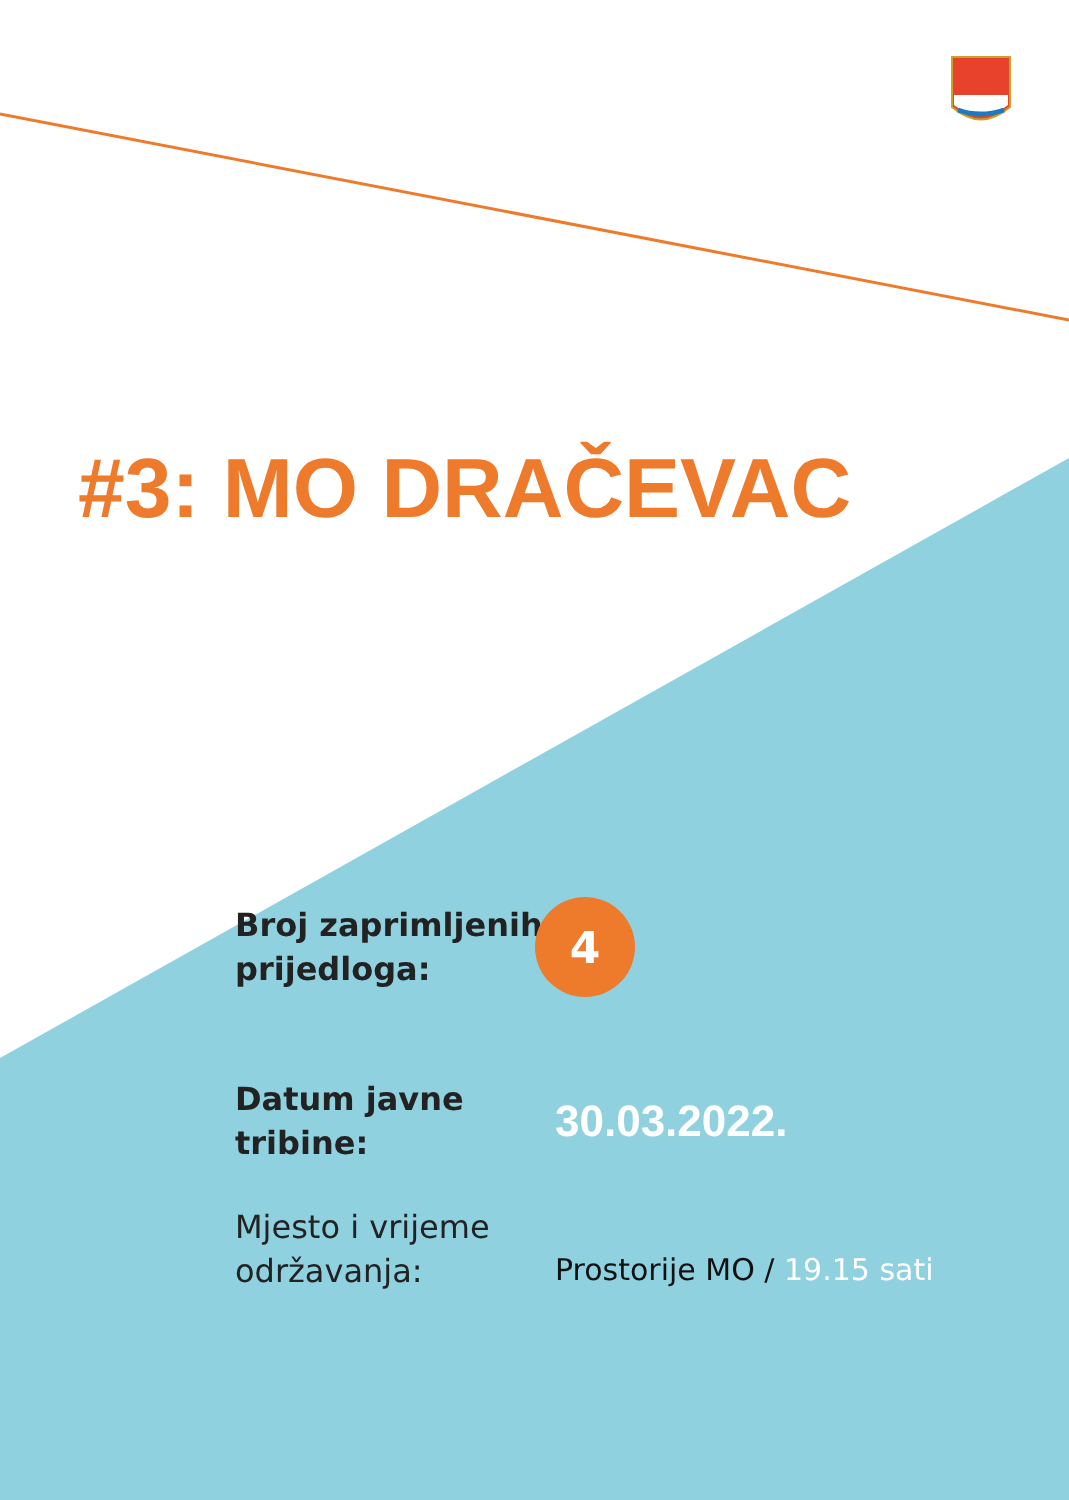#3: MO DRAČEVAC
Broj zaprimljenih prijedloga:
4
Datum javne tribine:
30.03.2022.
Mjesto i vrijeme održavanja:
Prostorije MO / 19.15 sati